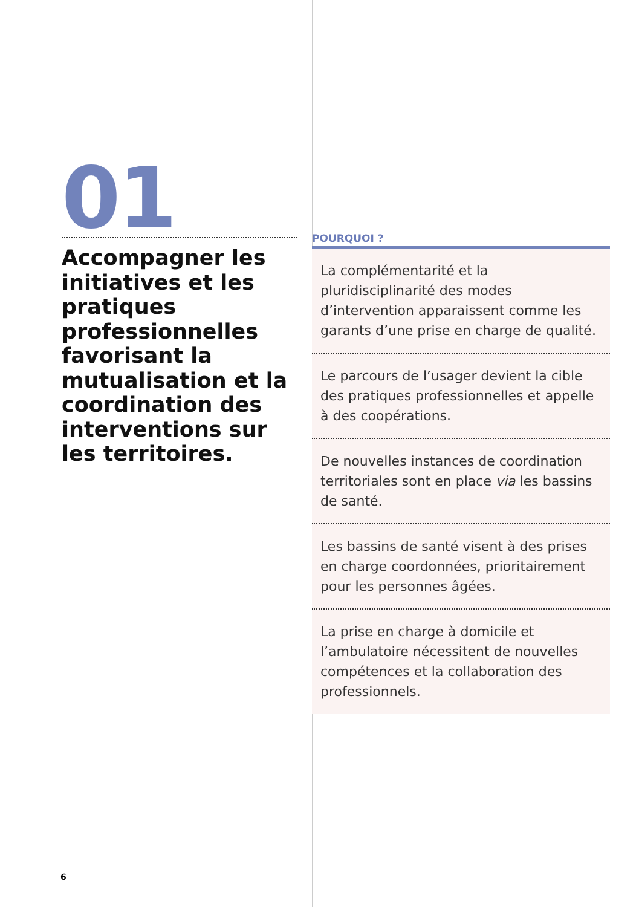01
Accompagner les initiatives et les pratiques professionnelles favorisant la mutualisation et la coordination des interventions sur les territoires.
POURQUOI ?
La complémentarité et la pluridisciplinarité des modes d’intervention apparaissent comme les garants d’une prise en charge de qualité.
Le parcours de l’usager devient la cible des pratiques professionnelles et appelle à des coopérations.
De nouvelles instances de coordination territoriales sont en place via les bassins de santé.
Les bassins de santé visent à des prises en charge coordonnées, prioritairement pour les personnes âgées.
La prise en charge à domicile et l’ambulatoire nécessitent de nouvelles compétences et la collaboration des professionnels.
6